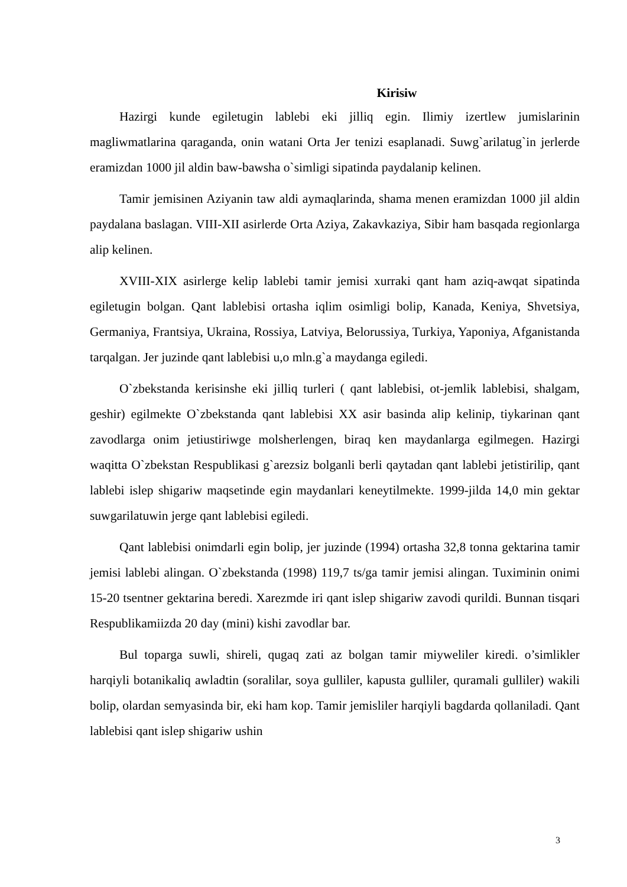Kirisiw
Hazirgi kunde egiletugin lablebi eki jilliq egin. Ilimiy izertlew jumislarinin magliwmatlarina qaraganda, onin watani Orta Jer tenizi esaplanadi. Suwg`arilatug`in jerlerde eramizdan 1000 jil aldin baw-bawsha o`simligi sipatinda paydalanip kelinen.
Tamir jemisinen Aziyanin taw aldi aymaqlarinda, shama menen eramizdan 1000 jil aldin paydalana baslagan. VIII-XII asirlerde Orta Aziya, Zakavkaziya, Sibir ham basqada regionlarga alip kelinen.
XVIII-XIX asirlerge kelip lablebi tamir jemisi xurraki qant ham aziq-awqat sipatinda egiletugin bolgan. Qant lablebisi ortasha iqlim osimligi bolip, Kanada, Keniya, Shvetsiya, Germaniya, Frantsiya, Ukraina, Rossiya, Latviya, Belorussiya, Turkiya, Yaponiya, Afganistanda tarqalgan. Jer juzinde qant lablebisi u,o mln.g`a maydanga egiledi.
O`zbekstanda kerisinshe eki jilliq turleri ( qant lablebisi, ot-jemlik lablebisi, shalgam, geshir) egilmekte O`zbekstanda qant lablebisi XX asir basinda alip kelinip, tiykarinan qant zavodlarga onim jetiustiriwge molsherlengen, biraq ken maydanlarga egilmegen. Hazirgi waqitta O`zbekstan Respublikasi g`arezsiz bolganli berli qaytadan qant lablebi jetistirilip, qant lablebi islep shigariw maqsetinde egin maydanlari keneytilmekte. 1999-jilda 14,0 min gektar suwgarilatuwin jerge qant lablebisi egiledi.
Qant lablebisi onimdarli egin bolip, jer juzinde (1994) ortasha 32,8 tonna gektarina tamir jemisi lablebi alingan. O`zbekstanda (1998) 119,7 ts/ga tamir jemisi alingan. Tuximinin onimi 15-20 tsentner gektarina beredi. Xarezmde iri qant islep shigariw zavodi qurildi. Bunnan tisqari Respublikamiizda 20 day (mini) kishi zavodlar bar.
Bul toparga suwli, shireli, qugaq zati az bolgan tamir miyweliler kiredi. o’simlikler harqiyli botanikaliq awladtin (soralilar, soya gulliler, kapusta gulliler, quramali gulliler) wakili bolip, olardan semyasinda bir, eki ham kop. Tamir jemisliler harqiyli bagdarda qollaniladi. Qant lablebisi qant islep shigariw ushin
3